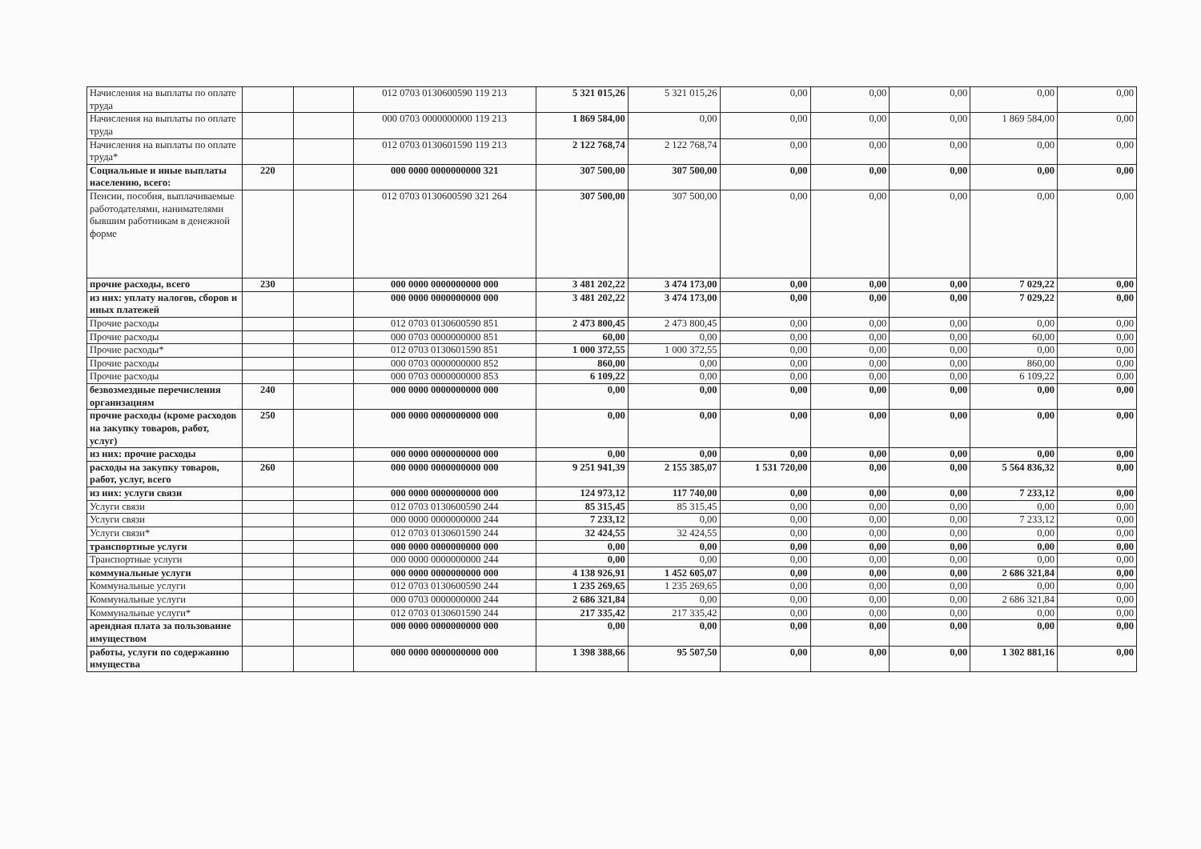| Начисления на выплаты по оплате труда | | | 012 0703 0130600590 119 213 | 5 321 015,26 | 5 321 015,26 | 0,00 | 0,00 | 0,00 | 0,00 | 0,00 |
| Начисления на выплаты по оплате труда | | | 000 0703 0000000000 119 213 | 1 869 584,00 | 0,00 | 0,00 | 0,00 | 0,00 | 1 869 584,00 | 0,00 |
| Начисления на выплаты по оплате труда* | | | 012 0703 0130601590 119 213 | 2 122 768,74 | 2 122 768,74 | 0,00 | 0,00 | 0,00 | 0,00 | 0,00 |
| Социальные и иные выплаты населению, всего: | 220 | | 000 0000 0000000000 321 | 307 500,00 | 307 500,00 | 0,00 | 0,00 | 0,00 | 0,00 | 0,00 |
| Пенсии, пособия, выплачиваемые работодателями, нанимателями бывшим работникам в денежной форме | | | 012 0703 0130600590 321 264 | 307 500,00 | 307 500,00 | 0,00 | 0,00 | 0,00 | 0,00 | 0,00 |
| прочие расходы, всего | 230 | | 000 0000 0000000000 000 | 3 481 202,22 | 3 474 173,00 | 0,00 | 0,00 | 0,00 | 7 029,22 | 0,00 |
| из них: уплату налогов, сборов и иных платежей | | | 000 0000 0000000000 000 | 3 481 202,22 | 3 474 173,00 | 0,00 | 0,00 | 0,00 | 7 029,22 | 0,00 |
| Прочие расходы | | | 012 0703 0130600590 851 | 2 473 800,45 | 2 473 800,45 | 0,00 | 0,00 | 0,00 | 0,00 | 0,00 |
| Прочие расходы | | | 000 0703 0000000000 851 | 60,00 | 0,00 | 0,00 | 0,00 | 0,00 | 60,00 | 0,00 |
| Прочие расходы* | | | 012 0703 0130601590 851 | 1 000 372,55 | 1 000 372,55 | 0,00 | 0,00 | 0,00 | 0,00 | 0,00 |
| Прочие расходы | | | 000 0703 0000000000 852 | 860,00 | 0,00 | 0,00 | 0,00 | 0,00 | 860,00 | 0,00 |
| Прочие расходы | | | 000 0703 0000000000 853 | 6 109,22 | 0,00 | 0,00 | 0,00 | 0,00 | 6 109,22 | 0,00 |
| безвозмездные перечисления организациям | 240 | | 000 0000 0000000000 000 | 0,00 | 0,00 | 0,00 | 0,00 | 0,00 | 0,00 | 0,00 |
| прочие расходы (кроме расходов на закупку товаров, работ, услуг) | 250 | | 000 0000 0000000000 000 | 0,00 | 0,00 | 0,00 | 0,00 | 0,00 | 0,00 | 0,00 |
| из них: прочие расходы | | | 000 0000 0000000000 000 | 0,00 | 0,00 | 0,00 | 0,00 | 0,00 | 0,00 | 0,00 |
| расходы на закупку товаров, работ, услуг, всего | 260 | | 000 0000 0000000000 000 | 9 251 941,39 | 2 155 385,07 | 1 531 720,00 | 0,00 | 0,00 | 5 564 836,32 | 0,00 |
| из них: услуги связи | | | 000 0000 0000000000 000 | 124 973,12 | 117 740,00 | 0,00 | 0,00 | 0,00 | 7 233,12 | 0,00 |
| Услуги связи | | | 012 0703 0130600590 244 | 85 315,45 | 85 315,45 | 0,00 | 0,00 | 0,00 | 0,00 | 0,00 |
| Услуги связи | | | 000 0000 0000000000 244 | 7 233,12 | 0,00 | 0,00 | 0,00 | 0,00 | 7 233,12 | 0,00 |
| Услуги связи* | | | 012 0703 0130601590 244 | 32 424,55 | 32 424,55 | 0,00 | 0,00 | 0,00 | 0,00 | 0,00 |
| транспортные услуги | | | 000 0000 0000000000 000 | 0,00 | 0,00 | 0,00 | 0,00 | 0,00 | 0,00 | 0,00 |
| Транспортные услуги | | | 000 0000 0000000000 244 | 0,00 | 0,00 | 0,00 | 0,00 | 0,00 | 0,00 | 0,00 |
| коммунальные услуги | | | 000 0000 0000000000 000 | 4 138 926,91 | 1 452 605,07 | 0,00 | 0,00 | 0,00 | 2 686 321,84 | 0,00 |
| Коммунальные услуги | | | 012 0703 0130600590 244 | 1 235 269,65 | 1 235 269,65 | 0,00 | 0,00 | 0,00 | 0,00 | 0,00 |
| Коммунальные услуги | | | 000 0703 0000000000 244 | 2 686 321,84 | 0,00 | 0,00 | 0,00 | 0,00 | 2 686 321,84 | 0,00 |
| Коммунальные услуги* | | | 012 0703 0130601590 244 | 217 335,42 | 217 335,42 | 0,00 | 0,00 | 0,00 | 0,00 | 0,00 |
| арендная плата за пользование имуществом | | | 000 0000 0000000000 000 | 0,00 | 0,00 | 0,00 | 0,00 | 0,00 | 0,00 | 0,00 |
| работы, услуги по содержанию имущества | | | 000 0000 0000000000 000 | 1 398 388,66 | 95 507,50 | 0,00 | 0,00 | 0,00 | 1 302 881,16 | 0,00 |